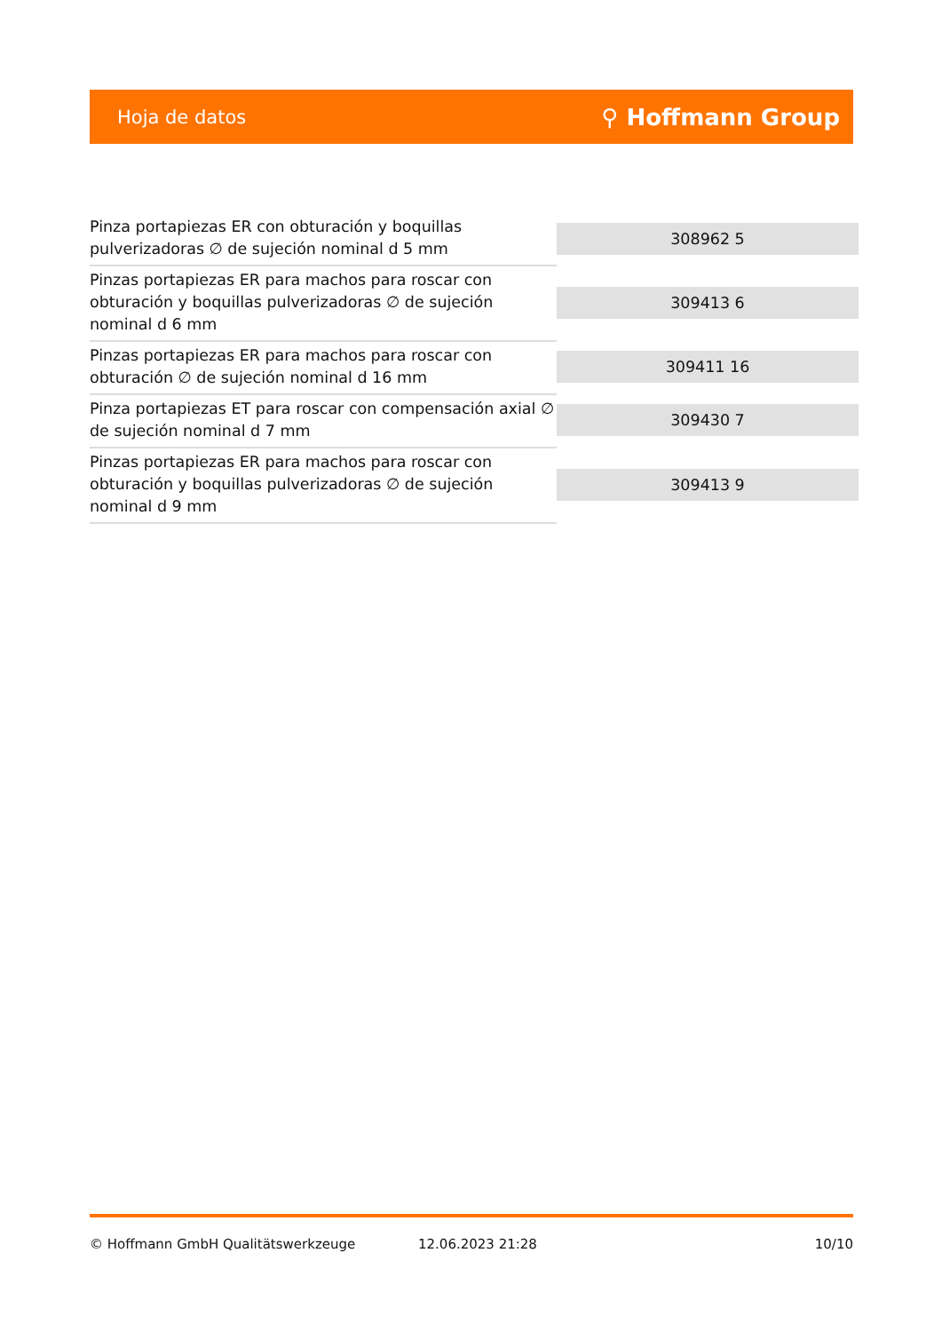Hoja de datos ⚲ Hoffmann Group
| Pinza portapiezas ER con obturación y boquillas pulverizadoras ∅ de sujeción nominal d 5 mm | 308962 5 |
| Pinzas portapiezas ER para machos para roscar con obturación y boquillas pulverizadoras ∅ de sujeción nominal d 6 mm | 309413 6 |
| Pinzas portapiezas ER para machos para roscar con obturación ∅ de sujeción nominal d 16 mm | 309411 16 |
| Pinza portapiezas ET para roscar con compensación axial ∅ de sujeción nominal d 7 mm | 309430 7 |
| Pinzas portapiezas ER para machos para roscar con obturación y boquillas pulverizadoras ∅ de sujeción nominal d 9 mm | 309413 9 |
© Hoffmann GmbH Qualitätswerkzeuge 12.06.2023 21:28 10/10